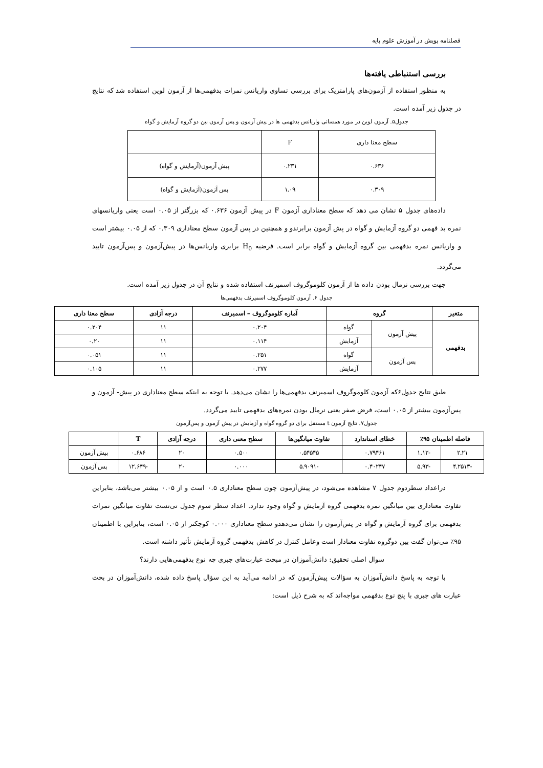فصلنامه پویش در آموزش علوم پایه
بررسی استنباطی یافته‌ها
به منظور استفاده از آزمون‌های پارامتریک برای بررسی تساوی واریانس نمرات بدفهمی‌ها از آزمون لوین استفاده شد که نتایج در جدول زیر آمده است.
جدول۵. آزمون لوین در مورد همسانی واریانس بدفهمی ها در پیش آزمون و پس آزمون بین دو گروه آزمایش و گواه
| سطح معنا داری | F | |
| ۰.۶۳۶ | ۰.۲۳۱ | پیش آزمون(آزمایش و گواه) |
| ۰.۳۰۹ | ۱.۰۹ | پس آزمون(آزمایش و گواه) |
داده‌های جدول ۵ نشان می دهد که سطح معناداری آزمون F در پیش آزمون ۰.۶۳۶ که بزرگتر از ۰.۰۵ است یعنی واریانسهای نمره بد فهمی دو گروه آزمایش و گواه در پش آزمون برابرندو و همچنین در پس آزمون سطح معناداری ۰.۳۰۹ که از ۰.۰۵ بیشتر است و واریانس نمره بدفهمی بین گروه آزمایش و گواه برابر است. فرضیه H<sub>0</sub> برابری واریانس‌ها در پیش‌آزمون و پس‌آزمون تایید می‌گردد.
جهت بررسی نرمال بودن داده ها از آزمون کلوموگروف اسمیرنف استفاده شده و نتایج آن در جدول زیر آمده است.
جدول ۶. آزمون کلوموگروف اسمیرنف بدفهمی‌ها
| متغیر | گروه | | آماره کلوموگروف – اسمیرنف | درجه آزادی | سطح معنا داری |
| --- | --- | --- | --- | --- | --- |
| بدفهمی | پیش آزمون | گواه | ۰.۲۰۴ | ۱۱ | ۰.۲۰۴ |
| | | آزمایش | ۰.۱۱۴ | ۱۱ | ۰.۲۰ |
| | پس آزمون | گواه | ۰.۲۵۱ | ۱۱ | ۰.۰۵۱ |
| | | آزمایش | ۰.۲۷۷ | ۱۱ | ۰.۱۰۵ |
طبق نتایج جدول۶که آزمون کلوموگروف اسمیرنف بدفهمی‌ها را نشان می‌دهد. با توجه به اینکه سطح معناداری در پیش- آزمون و پس‌آزمون بیشتر از ۰.۰۵ است، فرض صفر یعنی نرمال بودن نمره‌های بدفهمی تایید می‌گردد.
جدول۷. نتایج آزمون t مستقل برای دو گروه گواه و آزمایش در پیش آزمون و پس‌آزمون
| فاصله اطمینان ۹۵٪ | | خطای استاندارد | تفاوت میانگین‌ها | سطح معنی داری | درجه آزادی | T | |
| --- | --- | --- | --- | --- | --- | --- | --- |
| ۲.۲۱ | -۱.۱۲ | ۰.۷۹۴۶۱ | ۰.۵۴۵۴۵ | ۰.۵۰۰ | ۲۰ | ۰.۶۸۶ | پیش آزمون |
| -۴.۲۵۱۳ | -۵.۹۳ | ۰.۴۰۲۴۷ | -۵.۹۰۹۱ | ۰.۰۰۰ | ۲۰ | -۱۲.۶۴۹ | پس آزمون |
دراعداد سطردوم جدول ۷ مشاهده می‌شود، در پیش‌آزمون چون سطح معناداری ۰.۵ است و از ۰.۰۵ بیشتر می‌باشد، بنابراین تفاوت معناداری بین میانگین نمره بدفهمی گروه آزمایش و گواه وجود ندارد. اعداد سطر سوم جدول تی‌تست تفاوت میانگین نمرات بدفهمی برای گروه آزمایش و گواه در پس‌آزمون را نشان می‌دهدو سطح معناداری ۰.۰۰۰ کوچکتر از ۰.۰۵ است، بنابراین با اطمینان ۹۵٪ می‌توان گفت بین دوگروه تفاوت معنادار است وعامل کنترل در کاهش بدفهمی گروه آزمایش تأثیر داشته است.
سوال اصلی تحقیق: دانش‌آموزان در مبحث عبارت‌های جبری چه نوع بدفهمی‌هایی دارند؟
با توجه به پاسخ دانش‌آموزان به سؤالات پیش‌آزمون که در ادامه می‌آید به این سؤال پاسخ داده شده، دانش‌آموزان در بحث عبارت های جبری با پنج نوع بدفهمی مواجه‌اند که به شرح ذیل است: